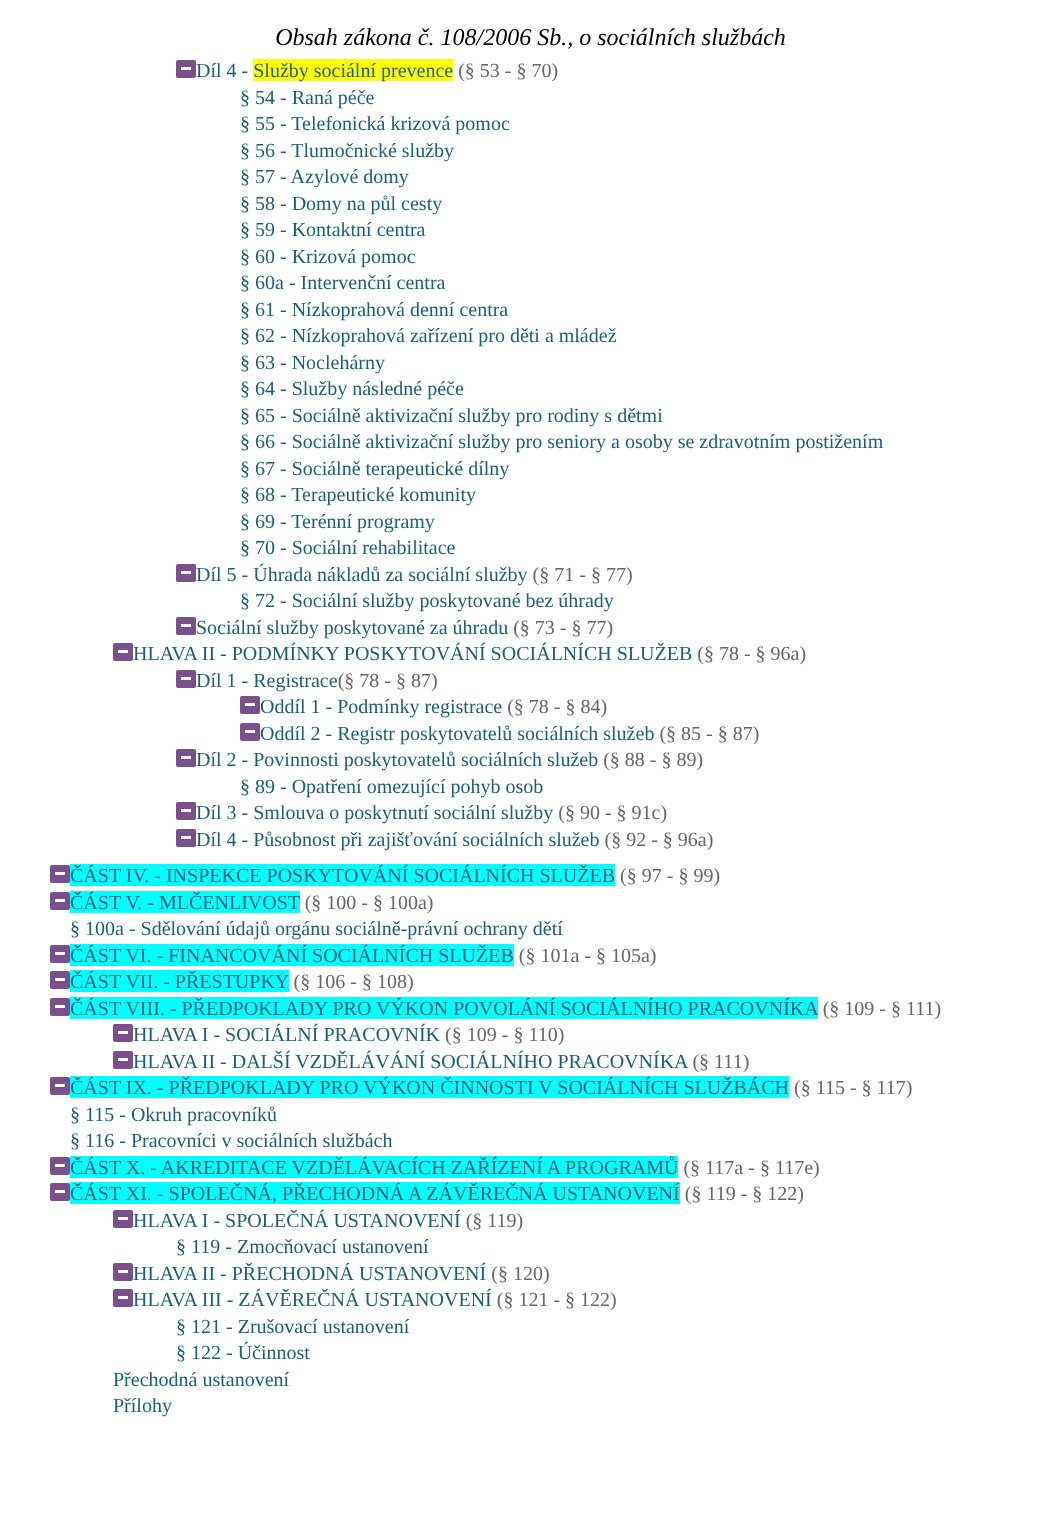Obsah zákona č. 108/2006 Sb., o sociálních službách
Díl 4 - Služby sociální prevence (§ 53 - § 70)
§ 54 - Raná péče
§ 55 - Telefonická krizová pomoc
§ 56 - Tlumočnické služby
§ 57 - Azylové domy
§ 58 - Domy na půl cesty
§ 59 - Kontaktní centra
§ 60 - Krizová pomoc
§ 60a - Intervenční centra
§ 61 - Nízkoprahová denní centra
§ 62 - Nízkoprahová zařízení pro děti a mládež
§ 63 - Noclehárny
§ 64 - Služby následné péče
§ 65 - Sociálně aktivizační služby pro rodiny s dětmi
§ 66 - Sociálně aktivizační služby pro seniory a osoby se zdravotním postižením
§ 67 - Sociálně terapeutické dílny
§ 68 - Terapeutické komunity
§ 69 - Terénní programy
§ 70 - Sociální rehabilitace
Díl 5 - Úhrada nákladů za sociální služby (§ 71 - § 77)
§ 72 - Sociální služby poskytované bez úhrady
Sociální služby poskytované za úhradu (§ 73 - § 77)
HLAVA II - PODMÍNKY POSKYTOVÁNÍ SOCIÁLNÍCH SLUŽEB (§ 78 - § 96a)
Díl 1 - Registrace(§ 78 - § 87)
Oddíl 1 - Podmínky registrace (§ 78 - § 84)
Oddíl 2 - Registr poskytovatelů sociálních služeb (§ 85 - § 87)
Díl 2 - Povinnosti poskytovatelů sociálních služeb (§ 88 - § 89)
§ 89 - Opatření omezující pohyb osob
Díl 3 - Smlouva o poskytnutí sociální služby (§ 90 - § 91c)
Díl 4 - Působnost při zajišťování sociálních služeb (§ 92 - § 96a)
ČÁST IV. - INSPEKCE POSKYTOVÁNÍ SOCIÁLNÍCH SLUŽEB (§ 97 - § 99)
ČÁST V. - MLČENLIVOST (§ 100 - § 100a)
§ 100a - Sdělování údajů orgánu sociálně-právní ochrany dětí
ČÁST VI. - FINANCOVÁNÍ SOCIÁLNÍCH SLUŽEB (§ 101a - § 105a)
ČÁST VII. - PŘESTUPKY (§ 106 - § 108)
ČÁST VIII. - PŘEDPOKLADY PRO VÝKON POVOLÁNÍ SOCIÁLNÍHO PRACOVNÍKA (§ 109 - § 111)
HLAVA I - SOCIÁLNÍ PRACOVNÍK (§ 109 - § 110)
HLAVA II - DALŠÍ VZDĚLÁVÁNÍ SOCIÁLNÍHO PRACOVNÍKA (§ 111)
ČÁST IX. - PŘEDPOKLADY PRO VÝKON ČINNOSTI V SOCIÁLNÍCH SLUŽBÁCH (§ 115 - § 117)
§ 115 - Okruh pracovníků
§ 116 - Pracovníci v sociálních službách
ČÁST X. - AKREDITACE VZDĚLÁVACÍCH ZAŘÍZENÍ A PROGRAMŮ (§ 117a - § 117e)
ČÁST XI. - SPOLEČNÁ, PŘECHODNÁ A ZÁVĚREČNÁ USTANOVENÍ (§ 119 - § 122)
HLAVA I - SPOLEČNÁ USTANOVENÍ (§ 119)
§ 119 - Zmocňovací ustanovení
HLAVA II - PŘECHODNÁ USTANOVENÍ (§ 120)
HLAVA III - ZÁVĚREČNÁ USTANOVENÍ (§ 121 - § 122)
§ 121 - Zrušovací ustanovení
§ 122 - Účinnost
Přechodná ustanovení
Přílohy